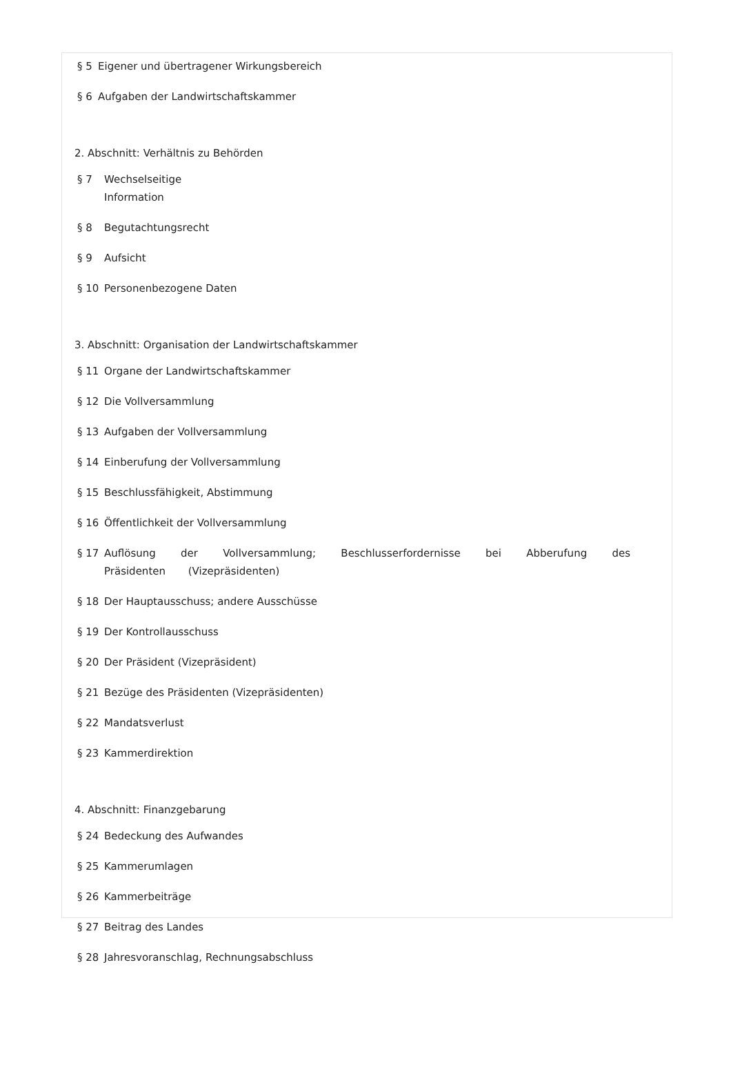§ 5 Eigener und übertragener Wirkungsbereich
§ 6 Aufgaben der Landwirtschaftskammer
2. Abschnitt: Verhältnis zu Behörden
§ 7 Wechselseitige
Information
§ 8 Begutachtungsrecht
§ 9 Aufsicht
§ 10 Personenbezogene Daten
3. Abschnitt: Organisation der Landwirtschaftskammer
§ 11 Organe der Landwirtschaftskammer
§ 12 Die Vollversammlung
§ 13 Aufgaben der Vollversammlung
§ 14 Einberufung der Vollversammlung
§ 15 Beschlussfähigkeit, Abstimmung
§ 16 Öffentlichkeit der Vollversammlung
§ 17 Auflösung der Vollversammlung; Beschlusserfordernisse bei Abberufung des Präsidenten (Vizepräsidenten)
§ 18 Der Hauptausschuss; andere Ausschüsse
§ 19 Der Kontrollausschuss
§ 20 Der Präsident (Vizepräsident)
§ 21 Bezüge des Präsidenten (Vizepräsidenten)
§ 22 Mandatsverlust
§ 23 Kammerdirektion
4. Abschnitt: Finanzgebarung
§ 24 Bedeckung des Aufwandes
§ 25 Kammerumlagen
§ 26 Kammerbeiträge
§ 27 Beitrag des Landes
§ 28 Jahresvoranschlag, Rechnungsabschluss